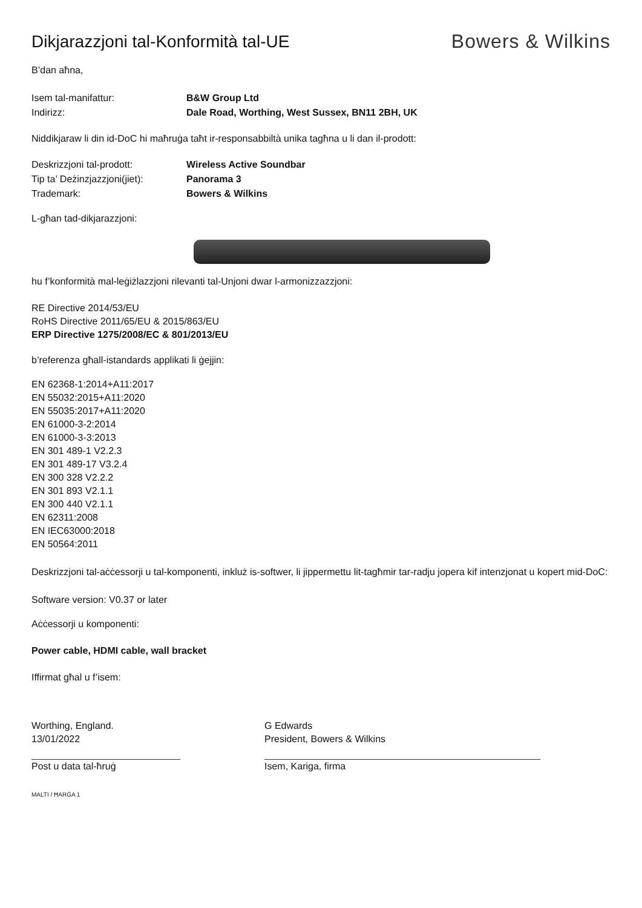Dikjarazzjoni tal-Konformità tal-UE
Bowers & Wilkins
B’dan aħna,
Isem tal-manifattur: B&W Group Ltd
Indirizz: Dale Road, Worthing, West Sussex, BN11 2BH, UK
Niddikjaraw li din id-DoC hi maħruġa taħt ir-responsabbiltà unika tagħna u li dan il-prodott:
Deskrizzjoni tal-prodott: Wireless Active Soundbar
Tip ta’ Deżinzjazzjoni(jiet): Panorama 3
Trademark: Bowers & Wilkins
L-għan tad-dikjarazzjoni:
hu f’konformità mal-leġiżlazzjoni rilevanti tal-Unjoni dwar l-armonizzazzjoni:
RE Directive 2014/53/EU
RoHS Directive 2011/65/EU & 2015/863/EU
ERP Directive 1275/2008/EC & 801/2013/EU
b’referenza għall-istandards applikati li ġejjin:
EN 62368-1:2014+A11:2017
EN 55032:2015+A11:2020
EN 55035:2017+A11:2020
EN 61000-3-2:2014
EN 61000-3-3:2013
EN 301 489-1 V2.2.3
EN 301 489-17 V3.2.4
EN 300 328 V2.2.2
EN 301 893 V2.1.1
EN 300 440 V2.1.1
EN 62311:2008
EN IEC63000:2018
EN 50564:2011
Deskrizzjoni tal-aċċessorji u tal-komponenti, inkluż is-softwer, li jippermettu lit-tagħmir tar-radju jopera kif intenzjonat u kopert mid-DoC:
Software version: V0.37 or later
Aċċessorji u komponenti:
Power cable, HDMI cable, wall bracket
Iffirmat għal u f’isem:
Worthing, England.
13/01/2022
Post u data tal-ħruġ
G Edwards
President, Bowers & Wilkins
Isem, Kariga, firma
MALTI / ĦARĠA 1